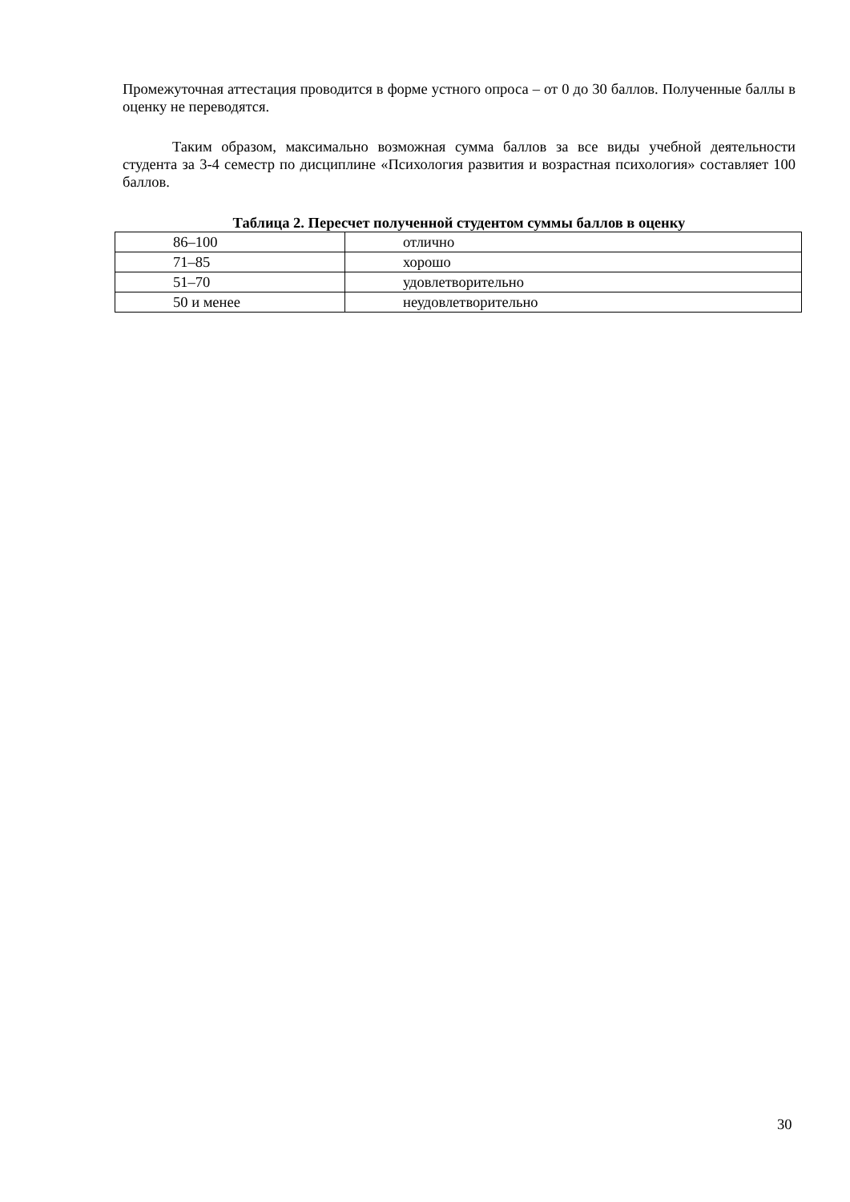Промежуточная аттестация проводится в форме устного опроса – от 0 до 30 баллов. Полученные баллы в оценку не переводятся.
Таким образом, максимально возможная сумма баллов за все виды учебной деятельности студента за 3-4 семестр по дисциплине «Психология развития и возрастная психология» составляет 100 баллов.
Таблица 2. Пересчет полученной студентом суммы баллов в оценку
| 86–100 | отлично |
| 71–85 | хорошо |
| 51–70 | удовлетворительно |
| 50 и менее | неудовлетворительно |
30